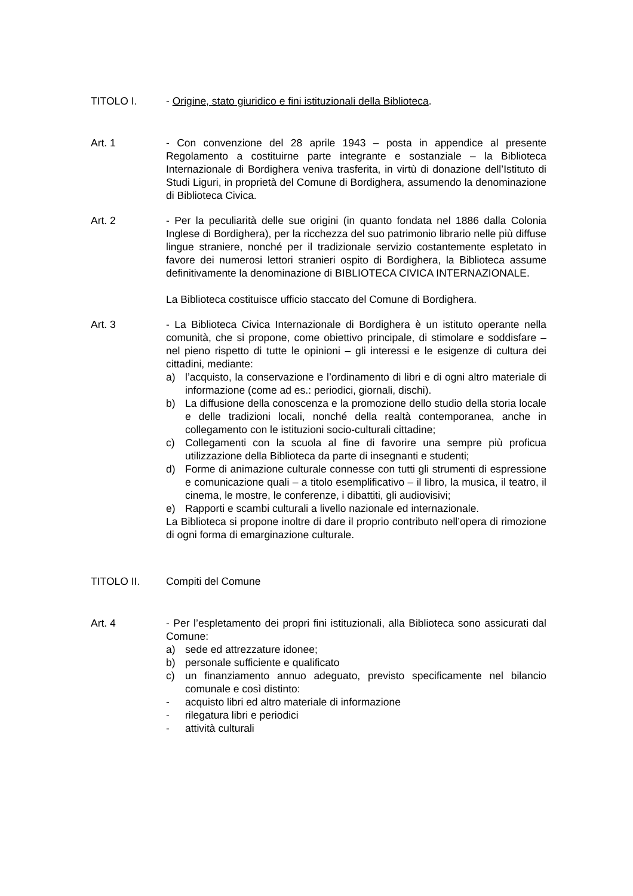TITOLO I. - Origine, stato giuridico e fini istituzionali della Biblioteca.
Art. 1 - Con convenzione del 28 aprile 1943 – posta in appendice al presente Regolamento a costituirne parte integrante e sostanziale – la Biblioteca Internazionale di Bordighera veniva trasferita, in virtù di donazione dell’Istituto di Studi Liguri, in proprietà del Comune di Bordighera, assumendo la denominazione di Biblioteca Civica.
Art. 2 - Per la peculiarità delle sue origini (in quanto fondata nel 1886 dalla Colonia Inglese di Bordighera), per la ricchezza del suo patrimonio librario nelle più diffuse lingue straniere, nonché per il tradizionale servizio costantemente espletato in favore dei numerosi lettori stranieri ospito di Bordighera, la Biblioteca assume definitivamente la denominazione di BIBLIOTECA CIVICA INTERNAZIONALE.
La Biblioteca costituisce ufficio staccato del Comune di Bordighera.
Art. 3 - La Biblioteca Civica Internazionale di Bordighera è un istituto operante nella comunità, che si propone, come obiettivo principale, di stimolare e soddisfare – nel pieno rispetto di tutte le opinioni – gli interessi e le esigenze di cultura dei cittadini, mediante:
a) l’acquisto, la conservazione e l’ordinamento di libri e di ogni altro materiale di informazione (come ad es.: periodici, giornali, dischi).
b) La diffusione della conoscenza e la promozione dello studio della storia locale e delle tradizioni locali, nonché della realtà contemporanea, anche in collegamento con le istituzioni socio-culturali cittadine;
c) Collegamenti con la scuola al fine di favorire una sempre più proficua utilizzazione della Biblioteca da parte di insegnanti e studenti;
d) Forme di animazione culturale connesse con tutti gli strumenti di espressione e comunicazione quali – a titolo esemplificativo – il libro, la musica, il teatro, il cinema, le mostre, le conferenze, i dibattiti, gli audiovisivi;
e) Rapporti e scambi culturali a livello nazionale ed internazionale.
La Biblioteca si propone inoltre di dare il proprio contributo nell’opera di rimozione di ogni forma di emarginazione culturale.
TITOLO II. Compiti del Comune
Art. 4 - Per l’espletamento dei propri fini istituzionali, alla Biblioteca sono assicurati dal Comune:
a) sede ed attrezzature idonee;
b) personale sufficiente e qualificato
c) un finanziamento annuo adeguato, previsto specificamente nel bilancio comunale e così distinto:
- acquisto libri ed altro materiale di informazione
- rilegatura libri e periodici
- attività culturali